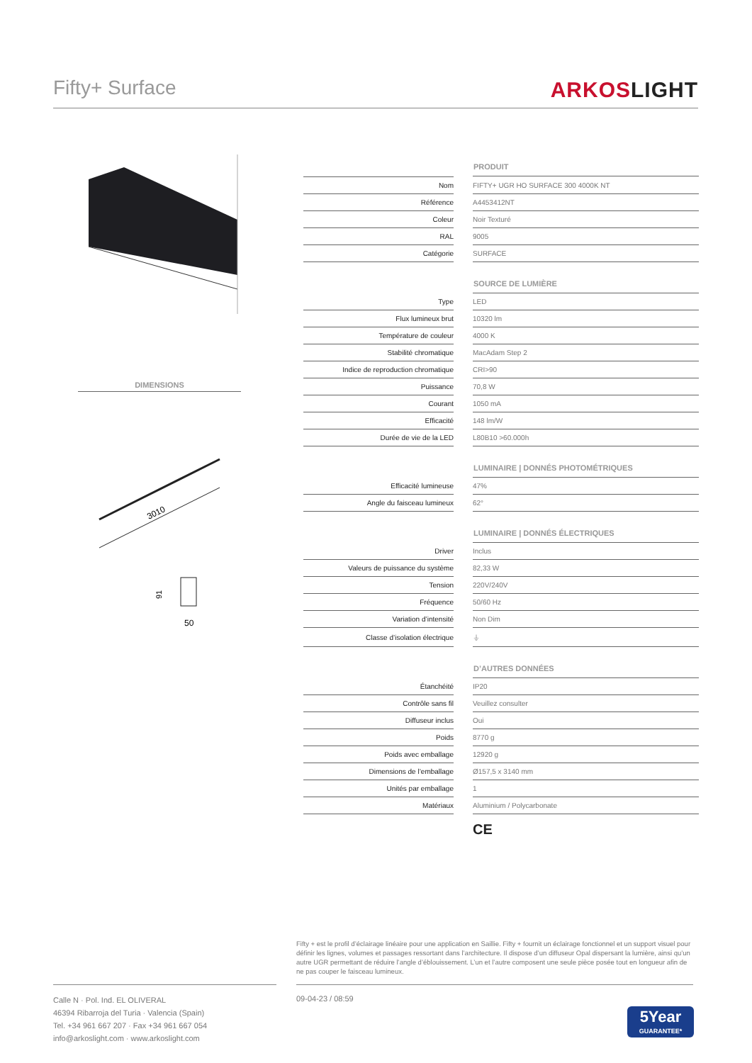Fifty+ Surface
ARKOSLIGHT
DIMENSIONS
3010
91
50
| | | PRODUIT |
| Nom | | FIFTY+ UGR HO SURFACE 300 4000K NT |
| Référence | | A4453412NT |
| Coleur | | Noir Texturé |
| RAL | | 9005 |
| Catégorie | | SURFACE |
| | | SOURCE DE LUMIÈRE |
| Type | | LED |
| Flux lumineux brut | | 10320 lm |
| Température de couleur | | 4000 K |
| Stabilité chromatique | | MacAdam Step 2 |
| Indice de reproduction chromatique | | CRI>90 |
| Puissance | | 70,8 W |
| Courant | | 1050 mA |
| Efficacité | | 148 lm/W |
| Durée de vie de la LED | | L80B10 >60.000h |
| | | LUMINAIRE / DONNÉS PHOTOMÉTRIQUES |
| Efficacité lumineuse | | 47% |
| Angle du faisceau lumineux | | 62° |
| | | LUMINAIRE / DONNÉS ÉLECTRIQUES |
| Driver | | Inclus |
| Valeurs de puissance du système | | 82,33 W |
| Tension | | 220V/240V |
| Fréquence | | 50/60 Hz |
| Variation d’intensité | | Non Dim |
| Classe d’isolation électrique | | ⏚ |
| | | D’AUTRES DONNÉES |
| Étanchéité | | IP20 |
| Contrôle sans fil | | Veuillez consulter |
| Diffuseur inclus | | Oui |
| Poids | | 8770 g |
| Poids avec emballage | | 12920 g |
| Dimensions de l’emballage | | Ø157,5 x 3140 mm |
| Unités par emballage | | 1 |
| Matériaux | | Aluminium / Polycarbonate |
CE
Fifty + est le profil d’éclairage linéaire pour une application en Saillie. Fifty + fournit un éclairage fonctionnel et un support visuel pour définir les lignes, volumes et passages ressortant dans l’architecture. Il dispose d’un diffuseur Opal dispersant la lumière, ainsi qu’un autre UGR permettant de réduire l’angle d’éblouissement. L’un et l’autre composent une seule pièce posée tout en longueur afin de ne pas couper le faisceau lumineux.
Calle N · Pol. Ind. EL OLIVERAL
46394 Ribarroja del Turia · Valencia (Spain)
Tel. +34 961 667 207 · Fax +34 961 667 054
info@arkoslight.com · www.arkoslight.com
09-04-23 / 08:59
5Year
GUARANTEE*